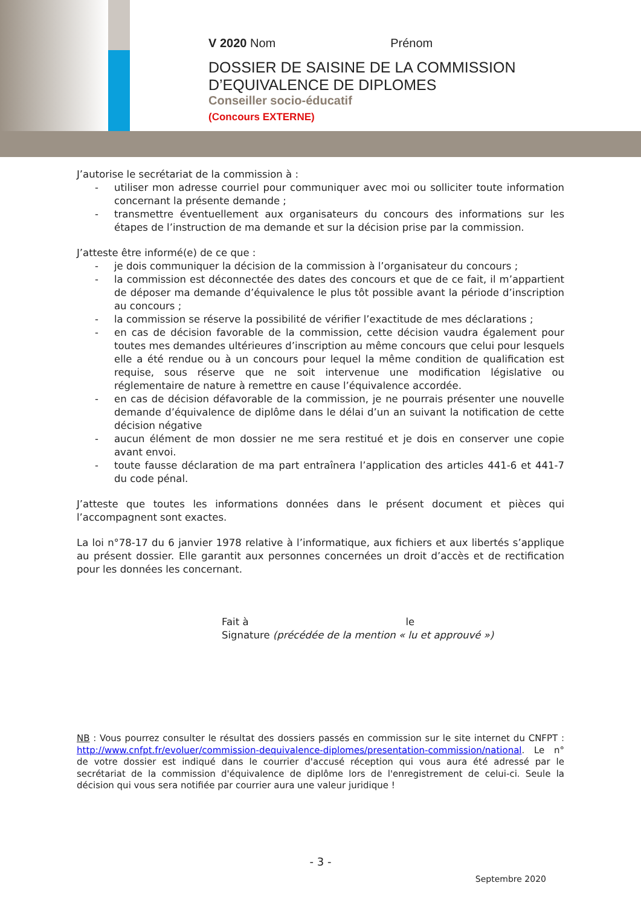V 2020 Nom Prénom
DOSSIER DE SAISINE DE LA COMMISSION
D’EQUIVALENCE DE DIPLOMES
Conseiller socio-éducatif
(Concours EXTERNE)
J’autorise le secrétariat de la commission à :
- utiliser mon adresse courriel pour communiquer avec moi ou solliciter toute information concernant la présente demande ;
- transmettre éventuellement aux organisateurs du concours des informations sur les étapes de l’instruction de ma demande et sur la décision prise par la commission.
J’atteste être informé(e) de ce que :
- je dois communiquer la décision de la commission à l’organisateur du concours ;
- la commission est déconnectée des dates des concours et que de ce fait, il m’appartient de déposer ma demande d’équivalence le plus tôt possible avant la période d’inscription au concours ;
- la commission se réserve la possibilité de vérifier l’exactitude de mes déclarations ;
- en cas de décision favorable de la commission, cette décision vaudra également pour toutes mes demandes ultérieures d’inscription au même concours que celui pour lesquels elle a été rendue ou à un concours pour lequel la même condition de qualification est requise, sous réserve que ne soit intervenue une modification législative ou réglementaire de nature à remettre en cause l’équivalence accordée.
- en cas de décision défavorable de la commission, je ne pourrais présenter une nouvelle demande d’équivalence de diplôme dans le délai d’un an suivant la notification de cette décision négative
- aucun élément de mon dossier ne me sera restitué et je dois en conserver une copie avant envoi.
- toute fausse déclaration de ma part entraînera l’application des articles 441-6 et 441-7 du code pénal.
J’atteste que toutes les informations données dans le présent document et pièces qui l’accompagnent sont exactes.
La loi n°78-17 du 6 janvier 1978 relative à l’informatique, aux fichiers et aux libertés s’applique au présent dossier. Elle garantit aux personnes concernées un droit d’accès et de rectification pour les données les concernant.
Fait à le
Signature (précédée de la mention « lu et approuvé »)
NB : Vous pourrez consulter le résultat des dossiers passés en commission sur le site internet du CNFPT : http://www.cnfpt.fr/evoluer/commission-dequivalence-diplomes/presentation-commission/national. Le n° de votre dossier est indiqué dans le courrier d'accusé réception qui vous aura été adressé par le secrétariat de la commission d'équivalence de diplôme lors de l'enregistrement de celui-ci. Seule la décision qui vous sera notifiée par courrier aura une valeur juridique !
- 3 -
Septembre 2020